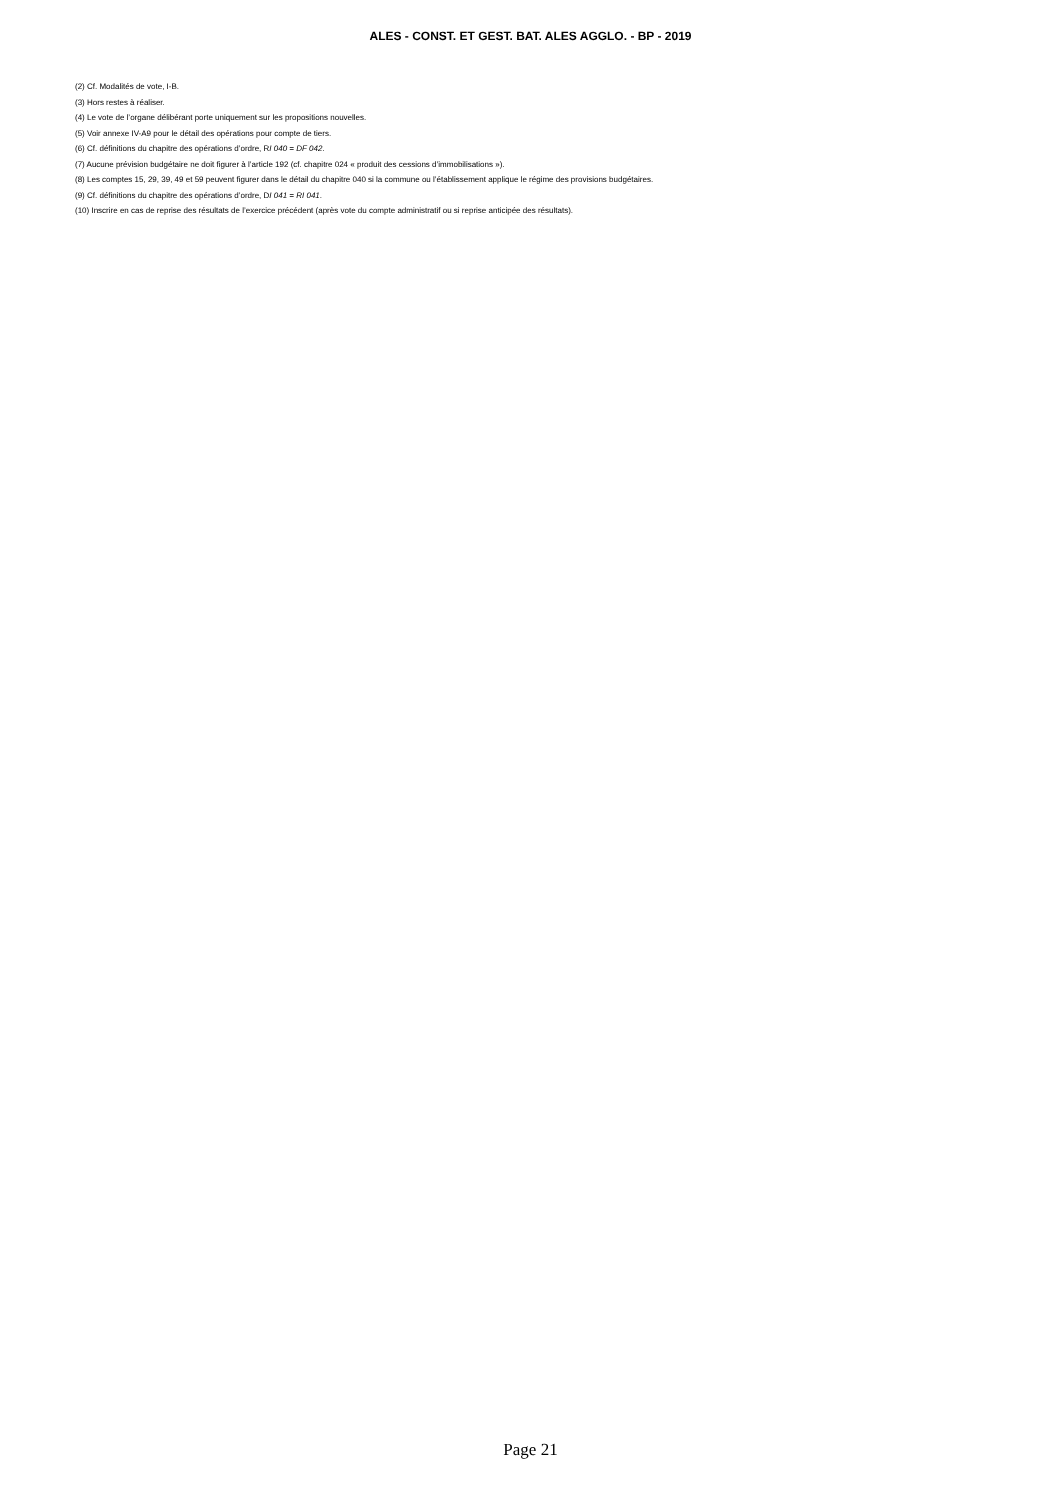ALES - CONST. ET GEST. BAT. ALES AGGLO. - BP - 2019
(2) Cf. Modalités de vote, I-B.
(3) Hors restes à réaliser.
(4) Le vote de l’organe délibérant porte uniquement sur les propositions nouvelles.
(5) Voir annexe IV-A9 pour le détail des opérations pour compte de tiers.
(6) Cf. définitions du chapitre des opérations d’ordre, RI 040 = DF 042.
(7) Aucune prévision budgétaire ne doit figurer à l’article 192 (cf. chapitre 024 « produit des cessions d’immobilisations »).
(8) Les comptes 15, 29, 39, 49 et 59 peuvent figurer dans le détail du chapitre 040 si la commune ou l’établissement applique le régime des provisions budgétaires.
(9) Cf. définitions du chapitre des opérations d’ordre, DI 041 = RI 041.
(10) Inscrire en cas de reprise des résultats de l’exercice précédent (après vote du compte administratif ou si reprise anticipée des résultats).
Page 21